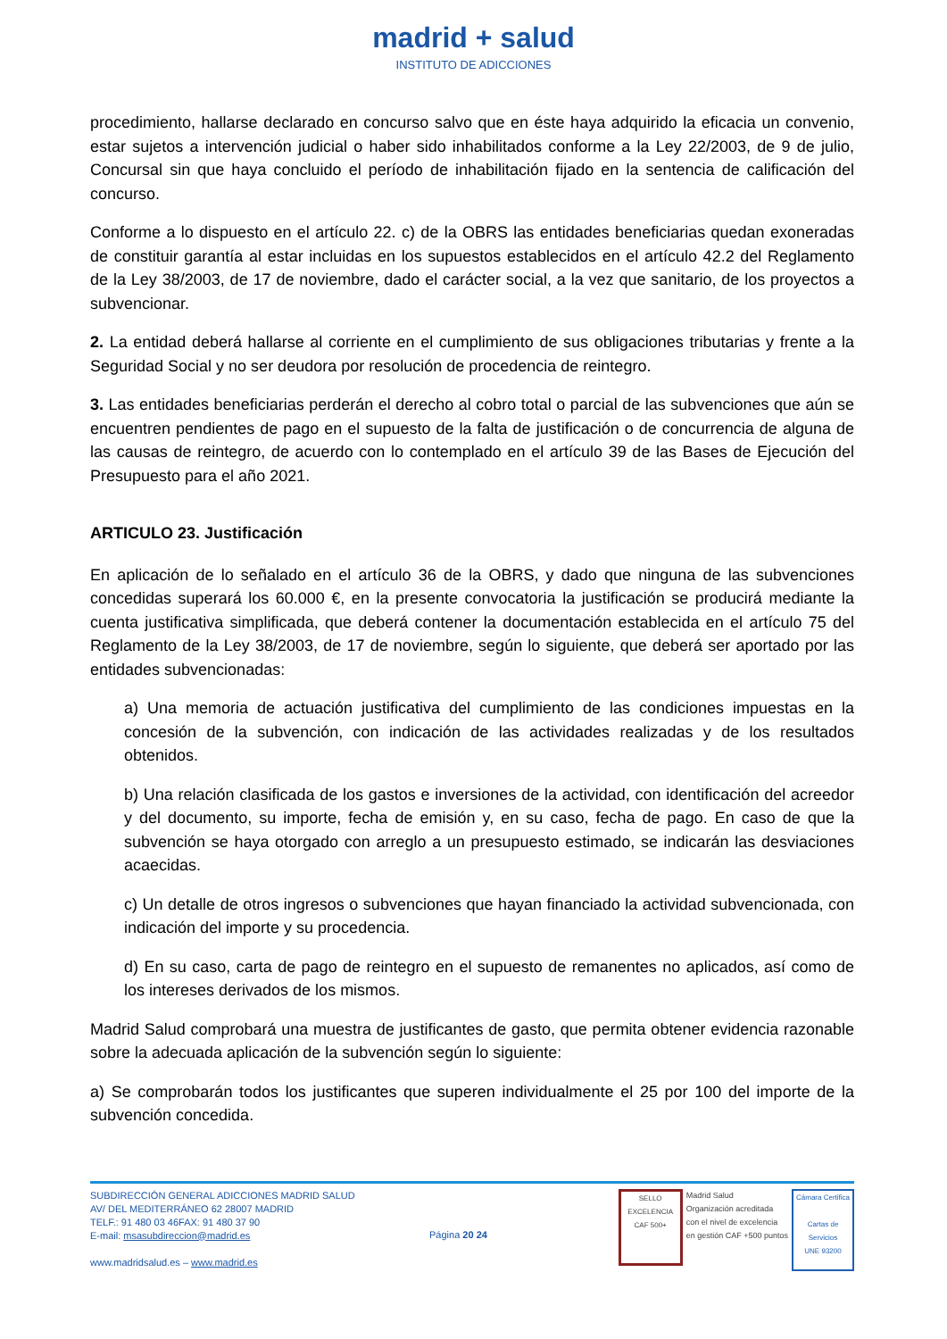madrid + salud
INSTITUTO DE ADICCIONES
procedimiento, hallarse declarado en concurso salvo que en éste haya adquirido la eficacia un convenio, estar sujetos a intervención judicial o haber sido inhabilitados conforme a la Ley 22/2003, de 9 de julio, Concursal sin que haya concluido el período de inhabilitación fijado en la sentencia de calificación del concurso.
Conforme a lo dispuesto en el artículo 22. c) de la OBRS las entidades beneficiarias quedan exoneradas de constituir garantía al estar incluidas en los supuestos establecidos en el artículo 42.2 del Reglamento de la Ley 38/2003, de 17 de noviembre, dado el carácter social, a la vez que sanitario, de los proyectos a subvencionar.
2. La entidad deberá hallarse al corriente en el cumplimiento de sus obligaciones tributarias y frente a la Seguridad Social y no ser deudora por resolución de procedencia de reintegro.
3. Las entidades beneficiarias perderán el derecho al cobro total o parcial de las subvenciones que aún se encuentren pendientes de pago en el supuesto de la falta de justificación o de concurrencia de alguna de las causas de reintegro, de acuerdo con lo contemplado en el artículo 39 de las Bases de Ejecución del Presupuesto para el año 2021.
ARTICULO 23. Justificación
En aplicación de lo señalado en el artículo 36 de la OBRS, y dado que ninguna de las subvenciones concedidas superará los 60.000 €, en la presente convocatoria la justificación se producirá mediante la cuenta justificativa simplificada, que deberá contener la documentación establecida en el artículo 75 del Reglamento de la Ley 38/2003, de 17 de noviembre, según lo siguiente, que deberá ser aportado por las entidades subvencionadas:
a) Una memoria de actuación justificativa del cumplimiento de las condiciones impuestas en la concesión de la subvención, con indicación de las actividades realizadas y de los resultados obtenidos.
b) Una relación clasificada de los gastos e inversiones de la actividad, con identificación del acreedor y del documento, su importe, fecha de emisión y, en su caso, fecha de pago. En caso de que la subvención se haya otorgado con arreglo a un presupuesto estimado, se indicarán las desviaciones acaecidas.
c) Un detalle de otros ingresos o subvenciones que hayan financiado la actividad subvencionada, con indicación del importe y su procedencia.
d) En su caso, carta de pago de reintegro en el supuesto de remanentes no aplicados, así como de los intereses derivados de los mismos.
Madrid Salud comprobará una muestra de justificantes de gasto, que permita obtener evidencia razonable sobre la adecuada aplicación de la subvención según lo siguiente:
a) Se comprobarán todos los justificantes que superen individualmente el 25 por 100 del importe de la subvención concedida.
SUBDIRECCIÓN GENERAL ADICCIONES MADRID SALUD
AV/ DEL MEDITERRÁNEO 62 28007 MADRID
TELF.: 91 480 03 46FAX: 91 480 37 90
E-mail: msasubdireccion@madrid.es
www.madridsalud.es – www.madrid.es
Página 20 24
SELLO EXCELENCIA
CAF 500+
Madrid Salud
Organización acreditada
con el nivel de excelencia
en gestión CAF +500 puntos
Cámara Certifica
Cartas de Servicios
UNE 93200